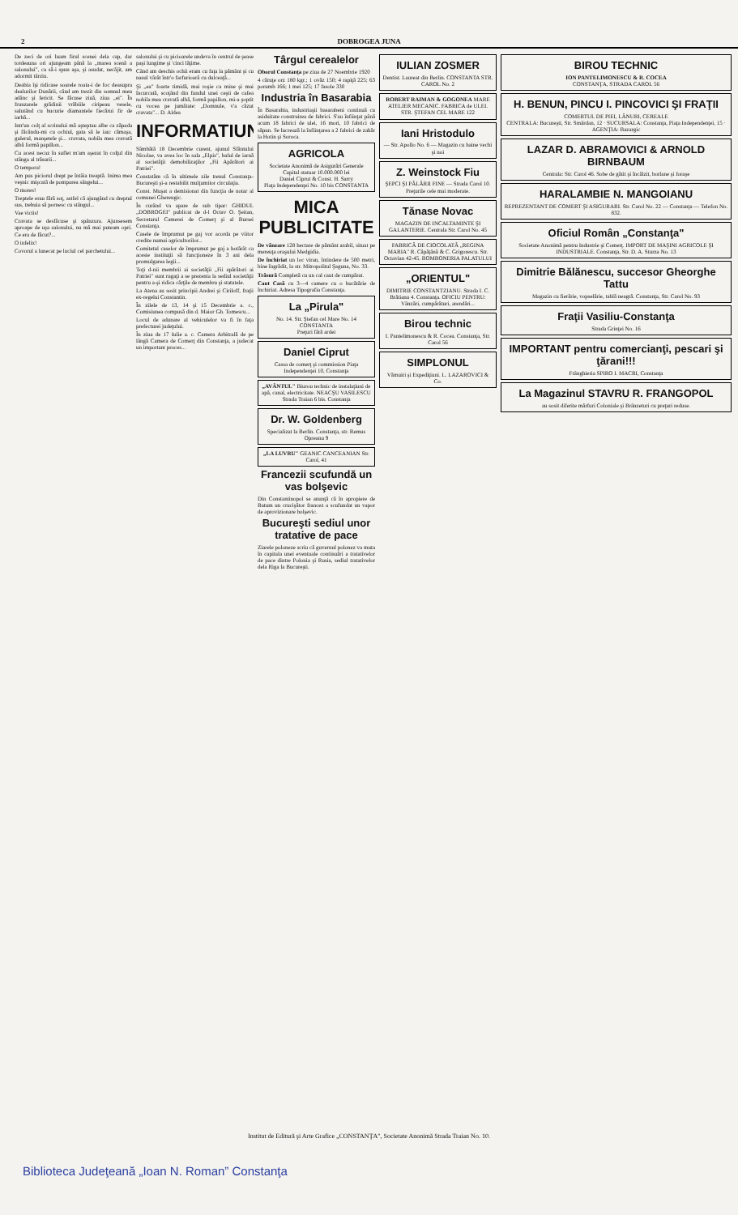2 DOBROGEA JUNA
De zeci de ori luam firul scenei dela cap, dar totdeauna ori ajungeam până la „marea scenă a salonului", ca să-i spun aşa, şi asudat, necăjit, am adormit târziu.
Deabia îşi ridicase soarele roata-i de foc deasupra dealurilor Dunării, când am trezit din somnul meu adânc şi fericit. Se făcuse ziuă, ziua „ei". În frunzarele grădinii vrăbiile ciripeau vesele, salutând cu bucurie diamantele fiecărui fir de iarbă...
Intr'un colţ al scrinului mă aşteptau albe ca zăpada şi făcându-mi cu ochiul, gata să le iau: cămaşa, gulerul, manşetele şi... cravata, nobila mea cravată albă formă papillon...
Cu acest necaz în suflet m'am aşezat în colţul din stânga al trăsurii...
O tempora!
Am pus piciorul drept pe întâia treaptă. Inima mea veşnic mişcată de pomparea sângelui...
O mores!
Treptele erau fără soţ, astfel că ajungând cu dreptul sus, trebuia să pornesc cu stângul...
Vae victis!
Cravata se desfăcuse şi spânzura. Ajunsesem aproape de uşa salonului, nu mă mai puteam opri. Ce era de făcut?...
O infelix!
Covorul a lunecat pe luciul cel parchetului...
salonului şi cu picioarele undeva în centrul de şease paşi lungime şi 'cinci lăţime.
Când am deschis ochii eram cu faţa la pământ şi cu nasul vârât într'o farfurioară cu dulceaţă...
Şi „ea" foarte timidă, mai roşie ca mine şi mai încurcată, scoţând din fundul unei ceşti de cafea nobila mea cravată albă, formă papillon, mi-a şoptit cu vocea pe jumătate: „Domnule, v'a căzut cravata"... D. Aldea
INFORMATIUNI
Sâmbătă 18 Decembrie curent, ajunul Sfântului Nicolae, va avea loc în sala „Elpis", balul de iarnă al societăţii demobilizaţilor „Fii Apărători ai Patriei".
Constatăm că în ultimele zile trenul Constanţa-Bucureşti şi-a restabilit mulţumitor circulaţia.
Const. Muşat a demisionat din funcţia de notar al comunei Gherengic.
În curând va apare de sub tipar: GHIDUL „DOBROGEI" publicat de d-l Octav O. Şeitan, Secretarul Camerei de Comerţ şi al Bursei Constanţa.
Casele de împrumut pe gaj vor acorda pe viitor credite numai agricultorilor...
Comitetul caselor de împrumut pe gaj a hotărât ca aceste instituţii să funcţioneze în 3 ani dela promulgarea legii...
Toţi d-nii membrii ai societăţii „Fii apărători ai Patriei" sunt rugaţi a se prezenta la sediul societăţii pentru a-şi ridica cărţile de membru şi statutele.
La Atena au sosit principii Andrei şi Ciriloff, fraţii ex-regelui Constantin.
În zilele de 13, 14 şi 15 Decembrie a. c., Comisiunea compusă din d. Maior Gh. Tomescu...
Locul de adunare al vehiculelor va fi în faţa prefecturei judeţului.
În ziua de 17 Iulie a. c. Camera Arbitrală de pe lângă Camera de Comerţ din Constanţa, a judecat un important proces...
Târgul cerealelor
Oborul Constanţa pe ziua de 27 Noembrie 1920
4 căruţe orz 180 kgr.; 1 ovăz 150; 4 rapiţă 225; 63 porumb 166; 1 mei 125; 17 fasole 330
Industria în Basarabia
În Basarabia, industriaşii basarabeni continuă cu asiduitate construirea de fabrici. S'au înfiinţat până acum 18 fabrici de ulei, 16 mori, 10 fabrici de săpun. Se lucrează la înfiinţarea a 2 fabrici de zahăr la Hotin şi Soroca.
AGRICOLA
Societate Anonimă de Asigurări Generale
Capital statuar 10.000.000 lei
Daniel Ciprut & Const. H. Sarry
Piaţa Independenţei No. 10 bis CONSTANTA
MICA PUBLICITATE
De vânzare 128 hectare de pământ arabil, situat pe mereuţa oraşului Medgidia.
De închiriat un loc viran, întindere de 500 metri, bine îngrădit, la str. Mitropolitul Şaguna, No. 33.
Trăsură Completă cu un cal caut de cumpărat.
Caut Casă cu 3—4 camere cu o bucătărie de închiriat. Adresa Tipografia Constanţa.
La „Pirula"
No. 14. Str. Ştefan cel Mare No. 14 CONSTANTA
Preţuri fără ardei
Daniel Ciprut
Cassa de comerţ şi commission Piaţa Independenţei 10, Constanţa
„AVÂNTUL" Biurou technic de instalaţiuni de apă, canal, electricitate. NEACŞU VASILESCU Strada Traian 6 bis. Constanţa
Dr. W. Goldenberg
Specializat la Berlin. Constanţa, str. Remus Opreanu 9
„LA LUVRU" GEANIC CANCEANIAN Str. Carol, 41
Francezii scufundă un vas bolşevic
Din Constantinopol se anunţă că în apropiere de Batum un crucişător francez a scufundat un vapor de aprovizionare bolşevic.
Bucureşti sediul unor tratative de pace
Ziarele poloneze scriu că guvernul polonez va muta în capitala unei eventuale continuări a tratativelor de pace dintre Polonia şi Rusia, sediul tratativelor dela Riga la Bucureşti.
IULIAN ZOSMER
Dentist. Laureat din Berlin. CONSTANTA STR. CAROL No. 2
ROBERT RAIMAN & GOGONEA MARE ATELIER MECANIC. FABRICA de ULEI. STR. ŞTEFAN CEL MARE 122
Iani Hristodulo
— Str. Apollo No. 6 — Magazin cu haine vechi şi noi
Z. Weinstock Fiu
ŞEPCI ŞI PĂLĂRII FINE — Strada Carol 10. Preţurile cele mai moderate.
Tănase Novac
MAGAZIN DE INCALTAMINTE ŞI GALANTERIE. Centrala Str. Carol No. 45
FABRICĂ DE CIOCOLATĂ „REGINA MARIA" R. Căpăţână & C. Grigorescu. Str. Octavian 42-45. BOMBONERIA PALATULUI
„ORIENTUL"
DIMITRIE CONSTANTZIANU. Strada I. C. Brătianu 4. Constanţa. OFICIU PENTRU: Vânzări, cumpărături, arendări...
Birou technic
I. Pantelimonescu & R. Cocea. Constanţa, Str. Carol 56
SIMPLONUL
Vămuiri şi Expediţiuni. L. LAZAROVICI & Co.
BIROU TECHNIC
ION PANTELIMONESCU & R. COCEA
CONSTANŢA, STRADA CAROL 56
H. BENUN, PINCU I. PINCOVICI ŞI FRAŢII
COMERTUL DE PIEI, LÂNURI, CEREALE
CENTRALA: Bucureşti, Str. Smârdan, 12 · SUCURSALA: Constanţa, Piaţa Independenţei, 15 · AGENŢIA: Bazargic
LAZAR D. ABRAMOVICI & ARNOLD BIRNBAUM
Centrala: Str. Carol 46. Sobe de gătit şi încălzit, borlane şi foraşe
HARALAMBIE N. MANGOIANU
REPREZENTANT DE COMERT ŞI ASIGURARI. Str. Carol No. 22 — Constanţa — Telefon No. 832.
Oficiul Român „Constanţa"
Societate Anonimă pentru Industrie şi Comerţ. IMPORT DE MAŞINI AGRICOLE ŞI INDUSTRIALE. Constanţa, Str. D. A. Sturza No. 13
Dimitrie Bălănescu, succesor Gheorghe Tattu
Magazin cu fierărie, vopselărie, tablă neagră. Constanţa, Str. Carol No. 93
Fraţii Vasiliu-Constanţa
Strada Grinţei No. 16
IMPORTANT pentru comercianţi, pescari şi ţărani!!!
Frânghieria SPIRO I. MACRI, Constanţa
La Magazinul STAVRU R. FRANGOPOL
au sosit diferite mărfuri Coloniale şi Brânzeturi cu preţuri reduse.
Institut de Editură şi Arte Grafice „CONSTANŢA", Societate Anonimă Strada Traian No. 10.
Biblioteca Judeţeană „Ioan N. Roman” Constanţa